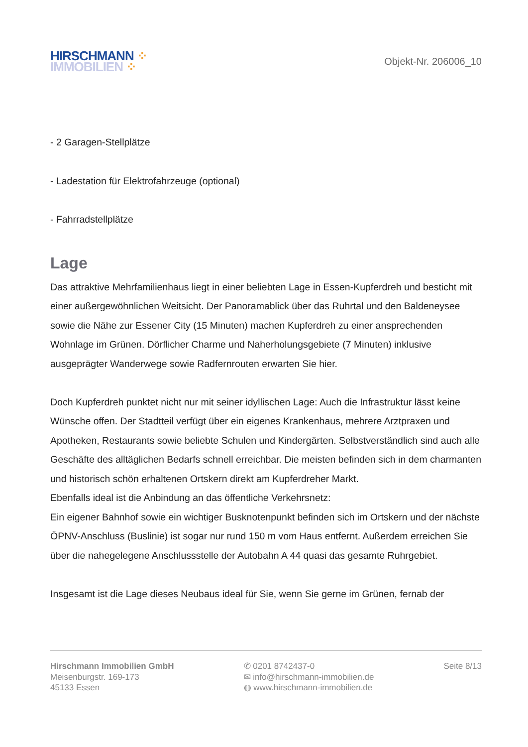HIRSCHMANN ⁘
IMMOBILIEN ⁘
Objekt-Nr. 206006_10
- 2 Garagen-Stellplätze
- Ladestation für Elektrofahrzeuge (optional)
- Fahrradstellplätze
Lage
Das attraktive Mehrfamilienhaus liegt in einer beliebten Lage in Essen-Kupferdreh und bestich­t mit einer außergewöhnlichen Weitsicht. Der Panoramablick über das Ruhrtal und den Baldeneysee sowie die Nähe zur Essener City (15 Minuten) machen Kupferdreh zu einer ansprechenden Wohnlage im Grünen. Dörflicher Charme und Naherholungsgebiete (7 Minuten) inklusive ausgeprägter Wanderwege sowie Radfernrouten erwarten Sie hier.
Doch Kupferdreh punktet nicht nur mit seiner idyllischen Lage: Auch die Infrastruktur lässt keine Wünsche offen. Der Stadtteil verfügt über ein eigenes Krankenhaus, mehrere Arztpraxen und Apotheken, Restaurants sowie beliebte Schulen und Kindergärten. Selbstverständlich sind auch alle Geschäfte des alltäglichen Bedarfs schnell erreichbar. Die meisten befinden sich in dem charmanten und historisch schön erhaltenen Ortskern direkt am Kupferdreher Markt.
Ebenfalls ideal ist die Anbindung an das öffentliche Verkehrsnetz:
Ein eigener Bahnhof sowie ein wichtiger Busknotenpunkt befinden sich im Ortskern und der nächste ÖPNV-Anschluss (Buslinie) ist sogar nur rund 150 m vom Haus entfernt. Außerdem erreichen Sie über die nahegelegene Anschlussstelle der Autobahn A 44 quasi das gesamte Ruhrgebiet.
Insgesamt ist die Lage dieses Neubaus ideal für Sie, wenn Sie gerne im Grünen, fernab der
Hirschmann Immobilien GmbH
Meisenburgstr. 169-173
45133 Essen
✆ 0201 8742437-0
✉ info@hirschmann-immobilien.de
◍ www.hirschmann-immobilien.de
Seite 8/13